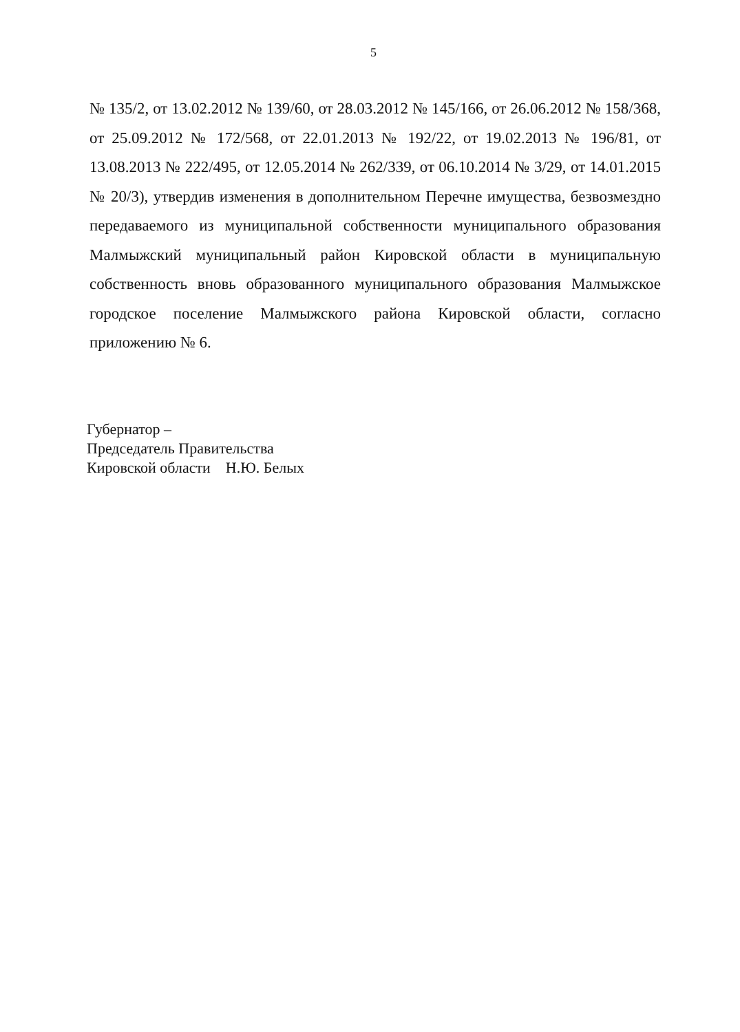5
№ 135/2, от 13.02.2012 № 139/60, от 28.03.2012 № 145/166, от 26.06.2012 № 158/368, от 25.09.2012 № 172/568, от 22.01.2013 № 192/22, от 19.02.2013 № 196/81, от 13.08.2013 № 222/495, от 12.05.2014 № 262/339, от 06.10.2014 № 3/29, от 14.01.2015 № 20/3), утвердив изменения в дополнительном Перечне имущества, безвозмездно передаваемого из муниципальной собственности муниципального образования Малмыжский муниципальный район Кировской области в муниципальную собственность вновь образованного муниципального образования Малмыжское городское поселение Малмыжского района Кировской области, согласно приложению № 6.
Губернатор –
Председатель Правительства
Кировской области Н.Ю. Белых